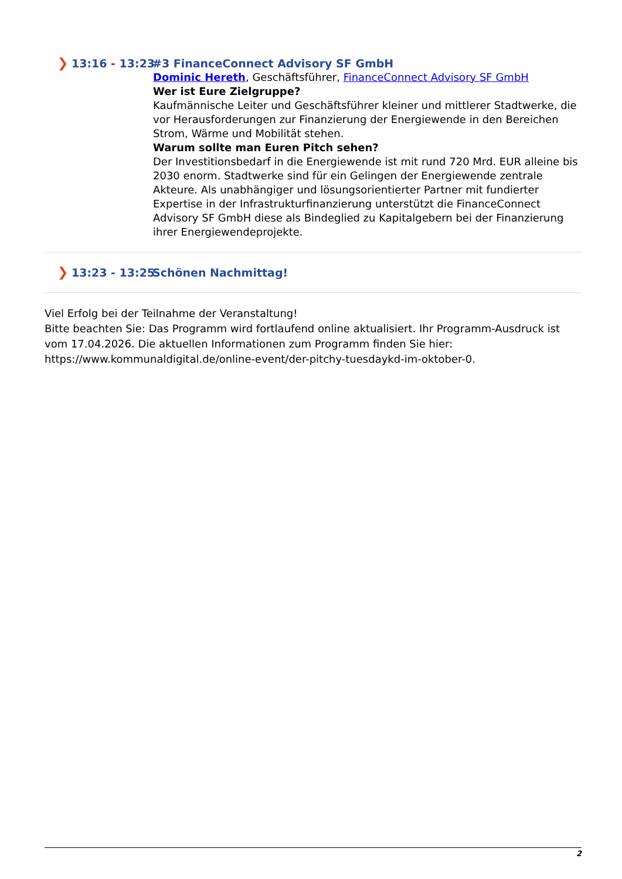❯ 13:16 - 13:23 #3 FinanceConnect Advisory SF GmbH
Dominic Hereth, Geschäftsführer, FinanceConnect Advisory SF GmbH
Wer ist Eure Zielgruppe?
Kaufmännische Leiter und Geschäftsführer kleiner und mittlerer Stadtwerke, die vor Herausforderungen zur Finanzierung der Energiewende in den Bereichen Strom, Wärme und Mobilität stehen.
Warum sollte man Euren Pitch sehen?
Der Investitionsbedarf in die Energiewende ist mit rund 720 Mrd. EUR alleine bis 2030 enorm. Stadtwerke sind für ein Gelingen der Energiewende zentrale Akteure. Als unabhängiger und lösungsorientierter Partner mit fundierter Expertise in der Infrastrukturfinanzierung unterstützt die FinanceConnect Advisory SF GmbH diese als Bindeglied zu Kapitalgebern bei der Finanzierung ihrer Energiewendeprojekte.
❯ 13:23 - 13:25 Schönen Nachmittag!
Viel Erfolg bei der Teilnahme der Veranstaltung!
Bitte beachten Sie: Das Programm wird fortlaufend online aktualisiert. Ihr Programm-Ausdruck ist vom 17.04.2026. Die aktuellen Informationen zum Programm finden Sie hier: https://www.kommunaldigital.de/online-event/der-pitchy-tuesdaykd-im-oktober-0.
2